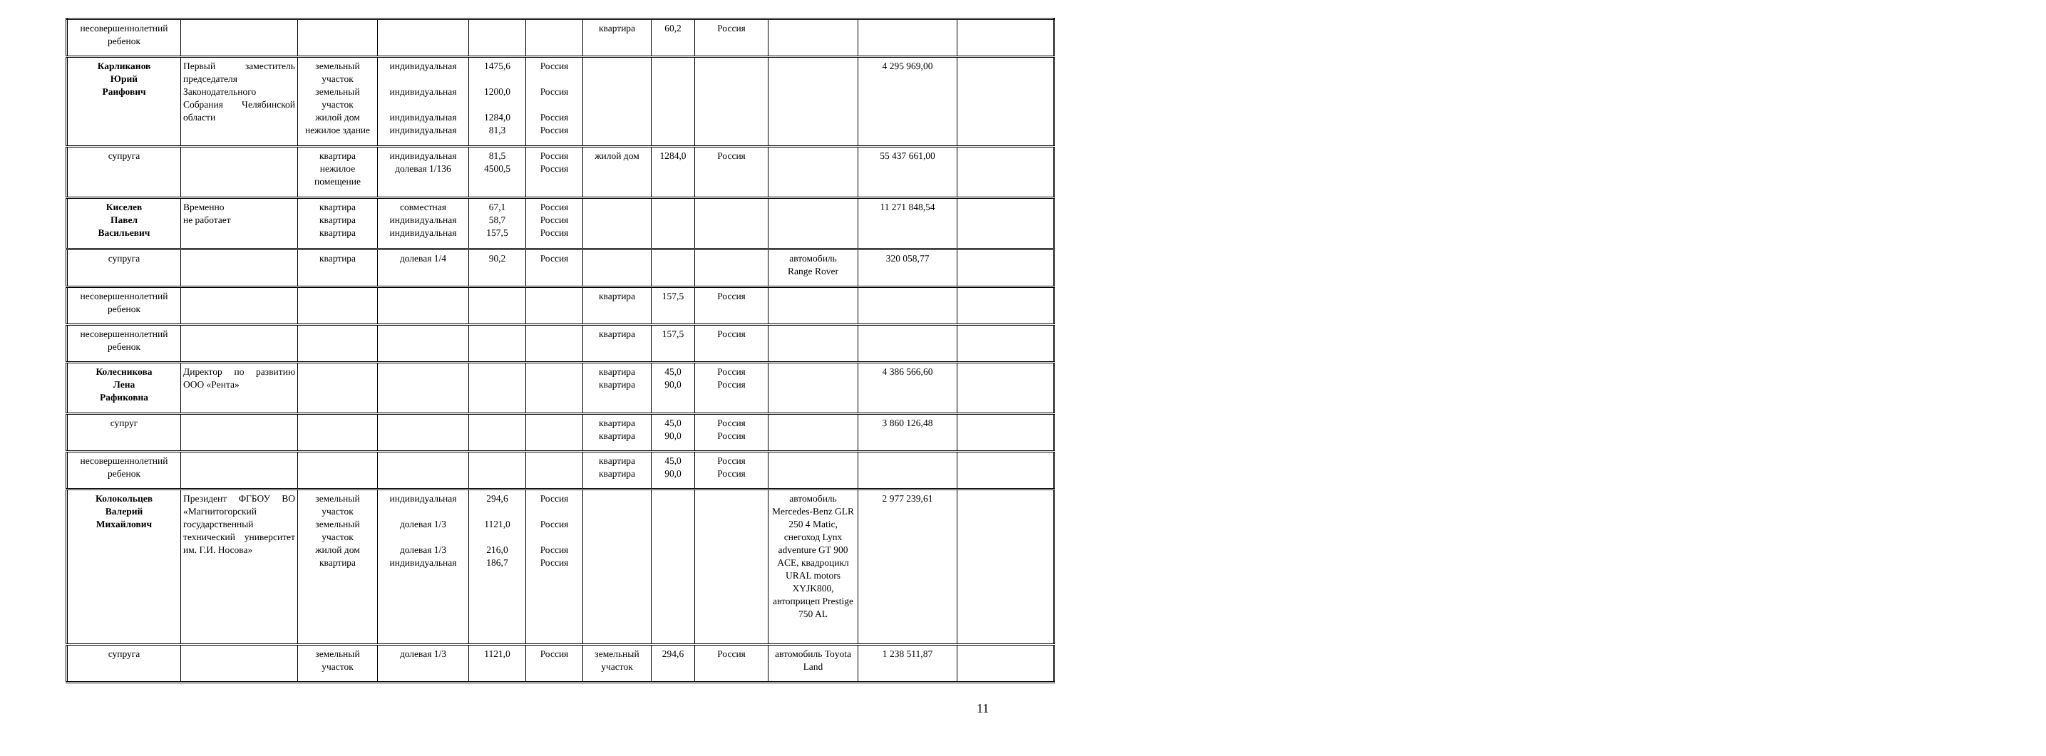| несовершеннолетний ребенок | | | | | | квартира | 60,2 | Россия | | | |
| Карликанов Юрий Раифович | Первый заместитель председателя Законодательного Собрания Челябинской области | земельный участок земельный участок жилой дом нежилое здание | индивидуальная индивидуальная индивидуальная индивидуальная | 1475,6 1200,0 1284,0 81,3 | Россия Россия Россия Россия | | | | | 4 295 969,00 | |
| супруга | | квартира нежилое помещение | индивидуальная долевая 1/136 | 81,5 4500,5 | Россия Россия | жилой дом | 1284,0 | Россия | | 55 437 661,00 | |
| Киселев Павел Васильевич | Временно не работает | квартира квартира квартира | совместная индивидуальная индивидуальная | 67,1 58,7 157,5 | Россия Россия Россия | | | | | 11 271 848,54 | |
| супруга | | квартира | долевая 1/4 | 90,2 | Россия | | | | автомобиль Range Rover | 320 058,77 | |
| несовершеннолетний ребенок | | | | | | квартира | 157,5 | Россия | | | |
| несовершеннолетний ребенок | | | | | | квартира | 157,5 | Россия | | | |
| Колесникова Лена Рафиковна | Директор по развитию ООО «Рента» | | | | | квартира квартира | 45,0 90,0 | Россия Россия | | 4 386 566,60 | |
| супруг | | | | | | квартира квартира | 45,0 90,0 | Россия Россия | | 3 860 126,48 | |
| несовершеннолетний ребенок | | | | | | квартира квартира | 45,0 90,0 | Россия Россия | | | |
| Колокольцев Валерий Михайлович | Президент ФГБОУ ВО «Магнитогорский государственный технический университет им. Г.И. Носова» | земельный участок земельный участок жилой дом квартира | индивидуальная долевая 1/3 долевая 1/3 индивидуальная | 294,6 1121,0 216,0 186,7 | Россия Россия Россия Россия | | | | автомобиль Mercedes-Benz GLR 250 4 Matic, снегоход Lynx adventure GT 900 ACE, квадроцикл URAL motors XYJK800, автоприцеп Prestige 750 AL | 2 977 239,61 | |
| супруга | | земельный участок | долевая 1/3 | 1121,0 | Россия | земельный участок | 294,6 | Россия | автомобиль Toyota Land | 1 238 511,87 | |
11